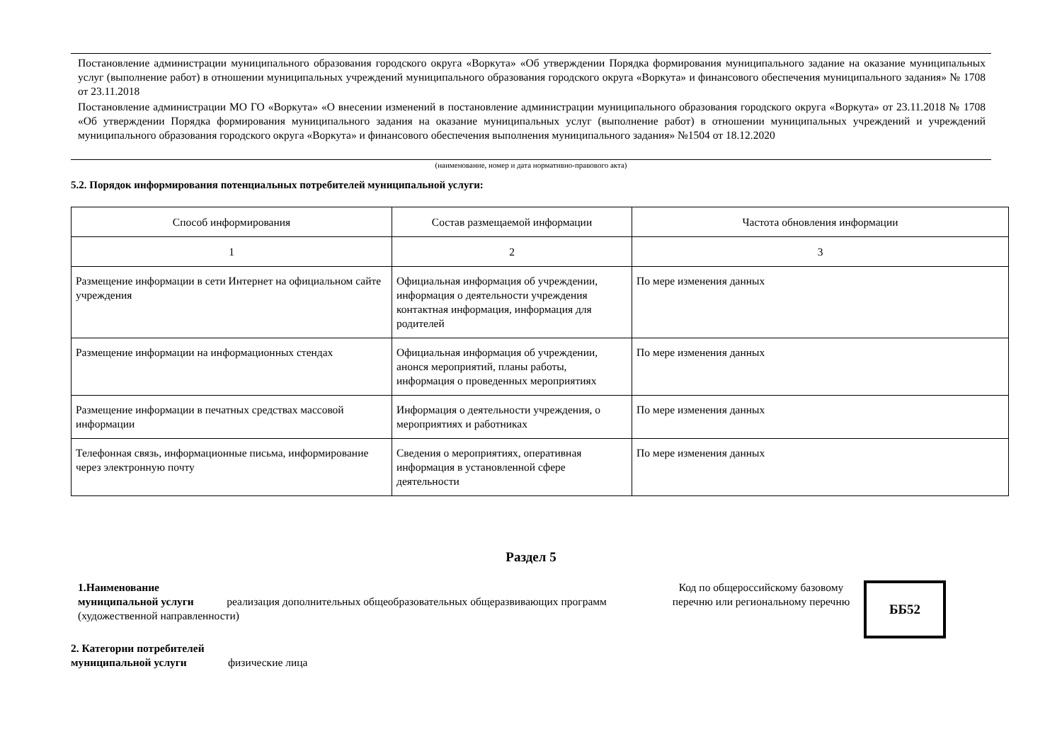Постановление администрации муниципального образования городского округа «Воркута» «Об утверждении Порядка формирования муниципального задание на оказание муниципальных услуг (выполнение работ) в отношении муниципальных учреждений муниципального образования городского округа «Воркута» и финансового обеспечения муниципального задания» № 1708 от 23.11.2018
Постановление администрации МО ГО «Воркута» «О внесении изменений в постановление администрации муниципального образования городского округа «Воркута» от 23.11.2018 № 1708 «Об утверждении Порядка формирования муниципального задания на оказание муниципальных услуг (выполнение работ) в отношении муниципальных учреждений и учреждений муниципального образования городского округа «Воркута» и финансового обеспечения выполнения муниципального задания» №1504 от 18.12.2020
(наименование, номер и дата нормативно-правового акта)
5.2. Порядок информирования потенциальных потребителей муниципальной услуги:
| Способ информирования | Состав размещаемой информации | Частота обновления информации |
| 1 | 2 | 3 |
| Размещение информации в сети Интернет на официальном сайте учреждения | Официальная информация об учреждении, информация о деятельности учреждения контактная информация, информация для родителей | По мере изменения данных |
| Размещение информации на информационных стендах | Официальная информация об учреждении, анонся мероприятий, планы работы, информация о проведенных мероприятиях | По мере изменения данных |
| Размещение информации в печатных средствах массовой информации | Информация о деятельности учреждения, о мероприятиях и работниках | По мере изменения данных |
| Телефонная связь, информационные письма, информирование через электронную почту | Сведения о мероприятиях, оперативная информация в установленной сфере деятельности | По мере изменения данных |
Раздел 5
1.Наименование
муниципальной услуги реализация дополнительных общеобразовательных общеразвивающих программ (художественной направленности)
Код по общероссийскому базовому перечню или региональному перечню
ББ52
2. Категории потребителей
муниципальной услуги физические лица